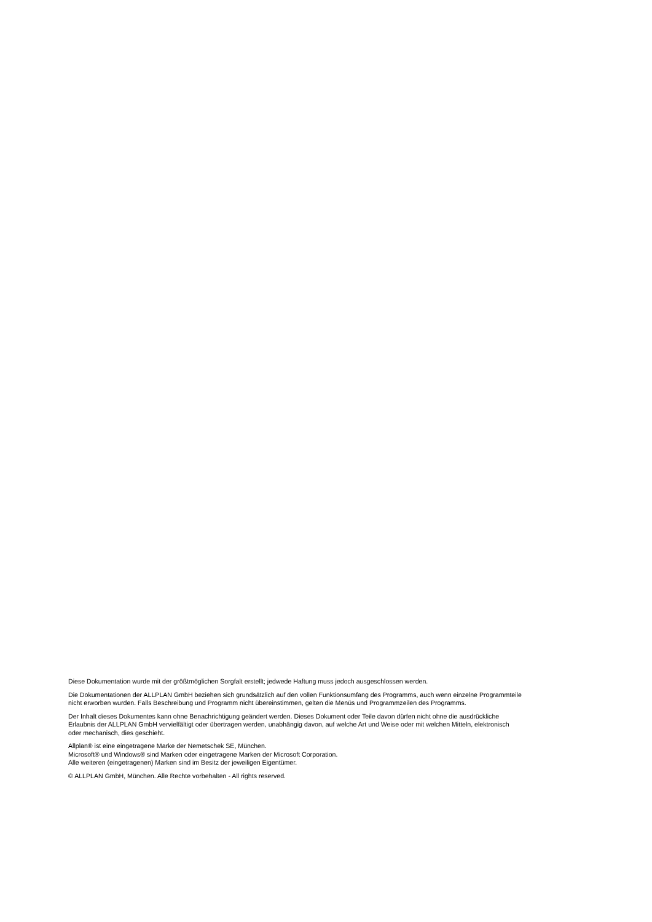Diese Dokumentation wurde mit der größtmöglichen Sorgfalt erstellt; jedwede Haftung muss jedoch ausgeschlossen werden.
Die Dokumentationen der ALLPLAN GmbH beziehen sich grundsätzlich auf den vollen Funktionsumfang des Programms, auch wenn einzelne Programmteile nicht erworben wurden. Falls Beschreibung und Programm nicht übereinstimmen, gelten die Menüs und Programmzeilen des Programms.
Der Inhalt dieses Dokumentes kann ohne Benachrichtigung geändert werden. Dieses Dokument oder Teile davon dürfen nicht ohne die ausdrückliche Erlaubnis der ALLPLAN GmbH vervielfältigt oder übertragen werden, unabhängig davon, auf welche Art und Weise oder mit welchen Mitteln, elektronisch oder mechanisch, dies geschieht.
Allplan® ist eine eingetragene Marke der Nemetschek SE, München.
Microsoft® und Windows® sind Marken oder eingetragene Marken der Microsoft Corporation.
Alle weiteren (eingetragenen) Marken sind im Besitz der jeweiligen Eigentümer.
© ALLPLAN GmbH, München. Alle Rechte vorbehalten - All rights reserved.